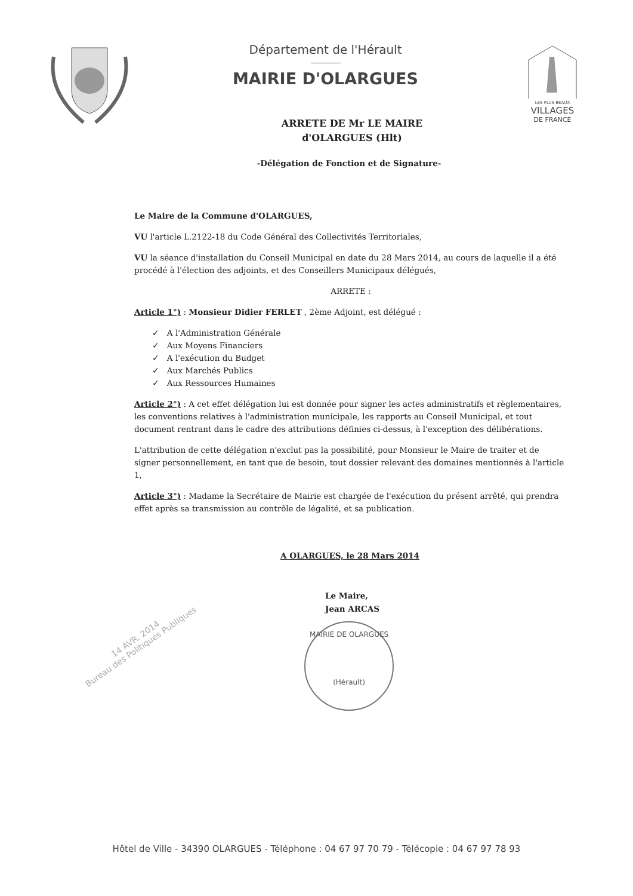Département de l'Hérault
MAIRIE D'OLARGUES
LES PLUS BEAUX
VILLAGES
DE FRANCE
ARRETE DE Mr LE MAIRE
d'OLARGUES (Hlt)
-Délégation de Fonction et de Signature-
Le Maire de la Commune d'OLARGUES,
VU l'article L.2122-18 du Code Général des Collectivités Territoriales,
VU la séance d'installation du Conseil Municipal en date du 28 Mars 2014, au cours de laquelle il a été procédé à l'élection des adjoints, et des Conseillers Municipaux délégués,
ARRETE :
Article 1°) : Monsieur Didier FERLET , 2ème Adjoint, est délégué :
✓ A l'Administration Générale
✓ Aux Moyens Financiers
✓ A l'exécution du Budget
✓ Aux Marchés Publics
✓ Aux Ressources Humaines
Article 2°) : A cet effet délégation lui est donnée pour signer les actes administratifs et règlementaires, les conventions relatives à l'administration municipale, les rapports au Conseil Municipal, et tout document rentrant dans le cadre des attributions définies ci-dessus, à l'exception des délibérations.
L'attribution de cette délégation n'exclut pas la possibilité, pour Monsieur le Maire de traiter et de signer personnellement, en tant que de besoin, tout dossier relevant des domaines mentionnés à l'article 1,
Article 3°) : Madame la Secrétaire de Mairie est chargée de l'exécution du présent arrêté, qui prendra effet après sa transmission au contrôle de légalité, et sa publication.
A OLARGUES, le 28 Mars 2014
Le Maire,
Jean ARCAS
MAIRIE DE OLARGUES
(Hérault)
14 AVR. 2014
Bureau des Politiques Publiques
Hôtel de Ville - 34390 OLARGUES - Téléphone : 04 67 97 70 79 - Télécopie : 04 67 97 78 93